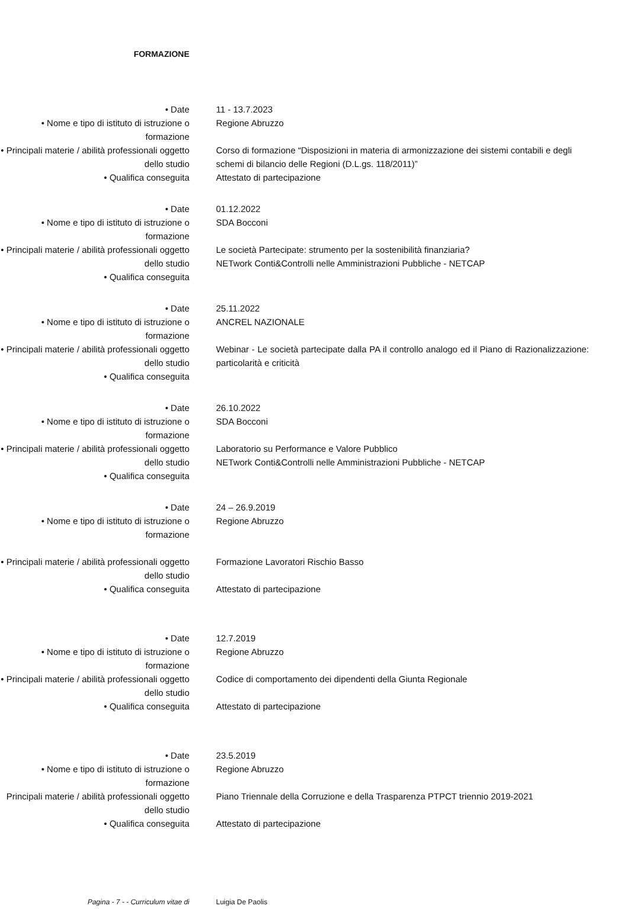FORMAZIONE
• Date
• Nome e tipo di istituto di istruzione o formazione
• Principali materie / abilità professionali oggetto dello studio
• Qualifica conseguita
11 - 13.7.2023
Regione Abruzzo
Corso di formazione “Disposizioni in materia di armonizzazione dei sistemi contabili e degli schemi di bilancio delle Regioni (D.L.gs. 118/2011)”
Attestato di partecipazione
• Date
• Nome e tipo di istituto di istruzione o formazione
• Principali materie / abilità professionali oggetto dello studio
• Qualifica conseguita
01.12.2022
SDA Bocconi
Le società Partecipate: strumento per la sostenibilità finanziaria?
NETwork Conti&Controlli nelle Amministrazioni Pubbliche - NETCAP
• Date
• Nome e tipo di istituto di istruzione o formazione
• Principali materie / abilità professionali oggetto dello studio
• Qualifica conseguita
25.11.2022
ANCREL NAZIONALE
Webinar - Le società partecipate dalla PA il controllo analogo ed il Piano di Razionalizzazione: particolarità e criticità
• Date
• Nome e tipo di istituto di istruzione o formazione
• Principali materie / abilità professionali oggetto dello studio
• Qualifica conseguita
26.10.2022
SDA Bocconi
Laboratorio su Performance e Valore Pubblico
NETwork Conti&Controlli nelle Amministrazioni Pubbliche - NETCAP
• Date
• Nome e tipo di istituto di istruzione o formazione
• Principali materie / abilità professionali oggetto dello studio
• Qualifica conseguita
24 – 26.9.2019
Regione Abruzzo
Formazione Lavoratori Rischio Basso
Attestato di partecipazione
• Date
• Nome e tipo di istituto di istruzione o formazione
• Principali materie / abilità professionali oggetto dello studio
• Qualifica conseguita
12.7.2019
Regione Abruzzo
Codice di comportamento dei dipendenti della Giunta Regionale
Attestato di partecipazione
• Date
• Nome e tipo di istituto di istruzione o formazione
Principali materie / abilità professionali oggetto dello studio
• Qualifica conseguita
23.5.2019
Regione Abruzzo
Piano Triennale della Corruzione e della Trasparenza PTPCT triennio 2019-2021
Attestato di partecipazione
Pagina - 7 - - Curriculum vitae di Luigia De Paolis